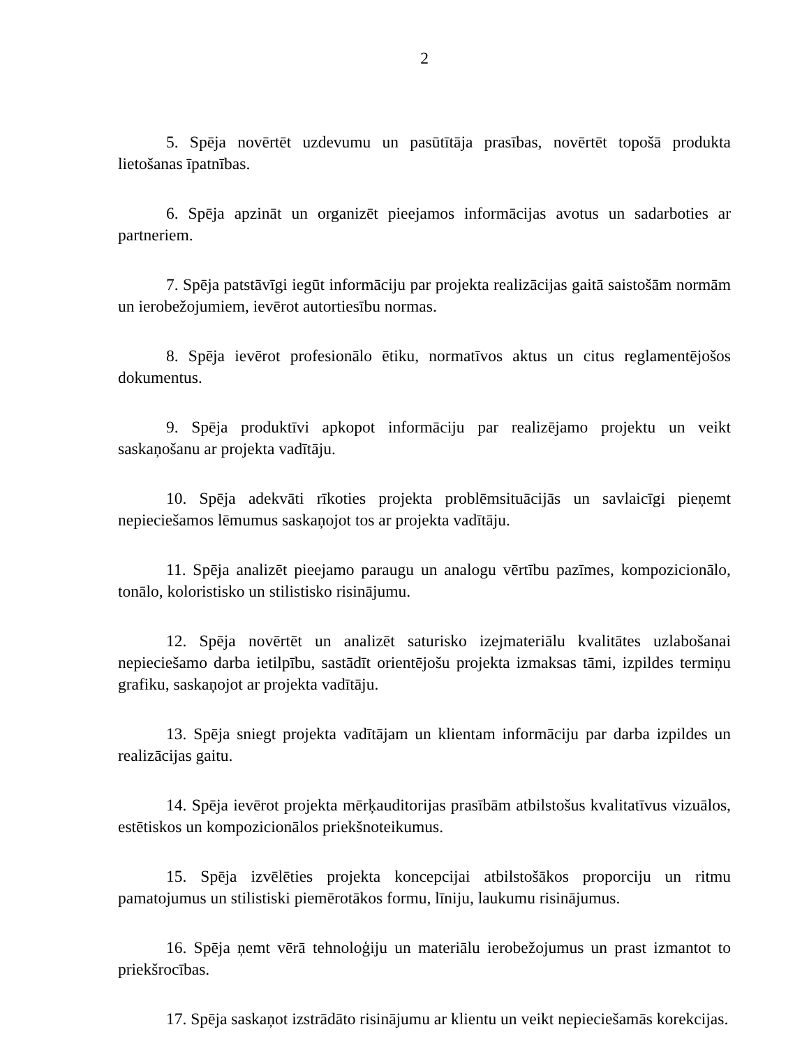2
5. Spēja novērtēt uzdevumu un pasūtītāja prasības, novērtēt topošā produkta lietošanas īpatnības.
6. Spēja apzināt un organizēt pieejamos informācijas avotus un sadarboties ar partneriem.
7. Spēja patstāvīgi iegūt informāciju par projekta realizācijas gaitā saistošām normām un ierobežojumiem, ievērot autortiesību normas.
8. Spēja ievērot profesionālo ētiku, normatīvos aktus un citus reglamentējošos dokumentus.
9. Spēja produktīvi apkopot informāciju par realizējamo projektu un veikt saskaņošanu ar projekta vadītāju.
10. Spēja adekvāti rīkoties projekta problēmsituācijās un savlaicīgi pieņemt nepieciešamos lēmumus saskaņojot tos ar projekta vadītāju.
11. Spēja analizēt pieejamo paraugu un analogu vērtību pazīmes, kompozicionālo, tonālo, koloristisko un stilistisko risinājumu.
12. Spēja novērtēt un analizēt saturisko izejmateriālu kvalitātes uzlabošanai nepieciešamo darba ietilpību, sastādīt orientējošu projekta izmaksas tāmi, izpildes termiņu grafiku, saskaņojot ar projekta vadītāju.
13. Spēja sniegt projekta vadītājam un klientam informāciju par darba izpildes un realizācijas gaitu.
14. Spēja ievērot projekta mērķauditorijas prasībām atbilstošus kvalitatīvus vizuālos, estētiskos un kompozicionālos priekšnoteikumus.
15. Spēja izvēlēties projekta koncepcijai atbilstošākos proporciju un ritmu pamatojumus un stilistiski piemērotākos formu, līniju, laukumu risinājumus.
16. Spēja ņemt vērā tehnoloģiju un materiālu ierobežojumus un prast izmantot to priekšrocības.
17. Spēja saskaņot izstrādāto risinājumu ar klientu un veikt nepieciešamās korekcijas.